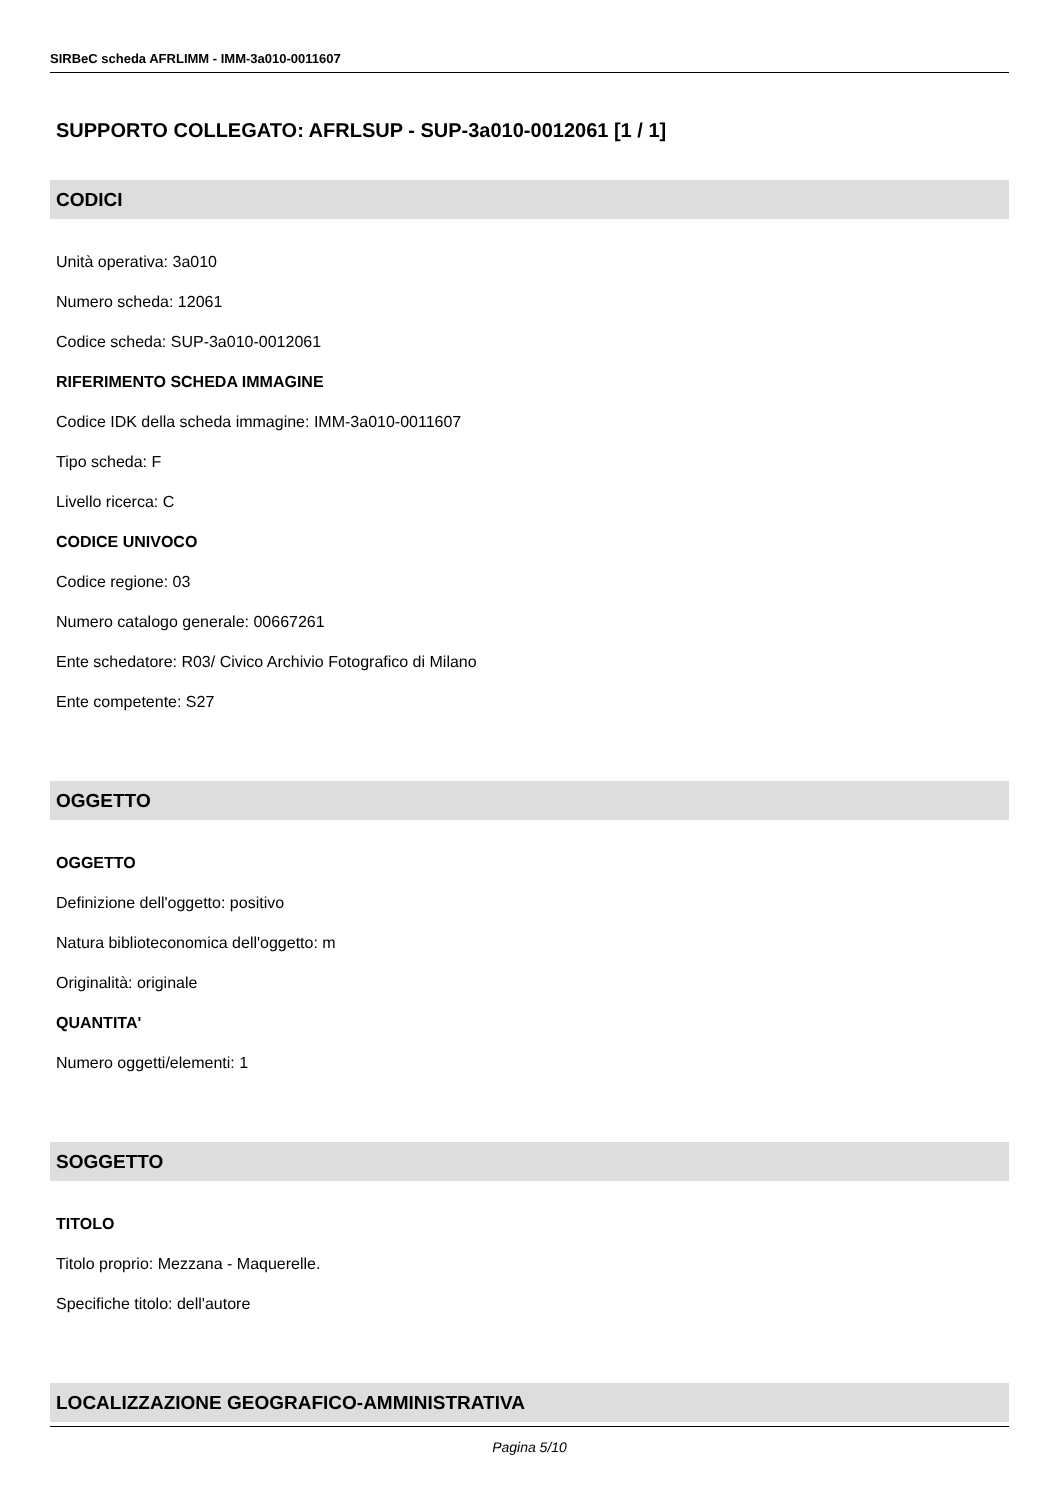SIRBeC scheda AFRLIMM - IMM-3a010-0011607
SUPPORTO COLLEGATO: AFRLSUP - SUP-3a010-0012061 [1 / 1]
CODICI
Unità operativa: 3a010
Numero scheda: 12061
Codice scheda: SUP-3a010-0012061
RIFERIMENTO SCHEDA IMMAGINE
Codice IDK della scheda immagine: IMM-3a010-0011607
Tipo scheda: F
Livello ricerca: C
CODICE UNIVOCO
Codice regione: 03
Numero catalogo generale: 00667261
Ente schedatore: R03/ Civico Archivio Fotografico di Milano
Ente competente: S27
OGGETTO
OGGETTO
Definizione dell'oggetto: positivo
Natura biblioteconomica dell'oggetto: m
Originalità: originale
QUANTITA'
Numero oggetti/elementi: 1
SOGGETTO
TITOLO
Titolo proprio: Mezzana - Maquerelle.
Specifiche titolo: dell'autore
LOCALIZZAZIONE GEOGRAFICO-AMMINISTRATIVA
Pagina 5/10